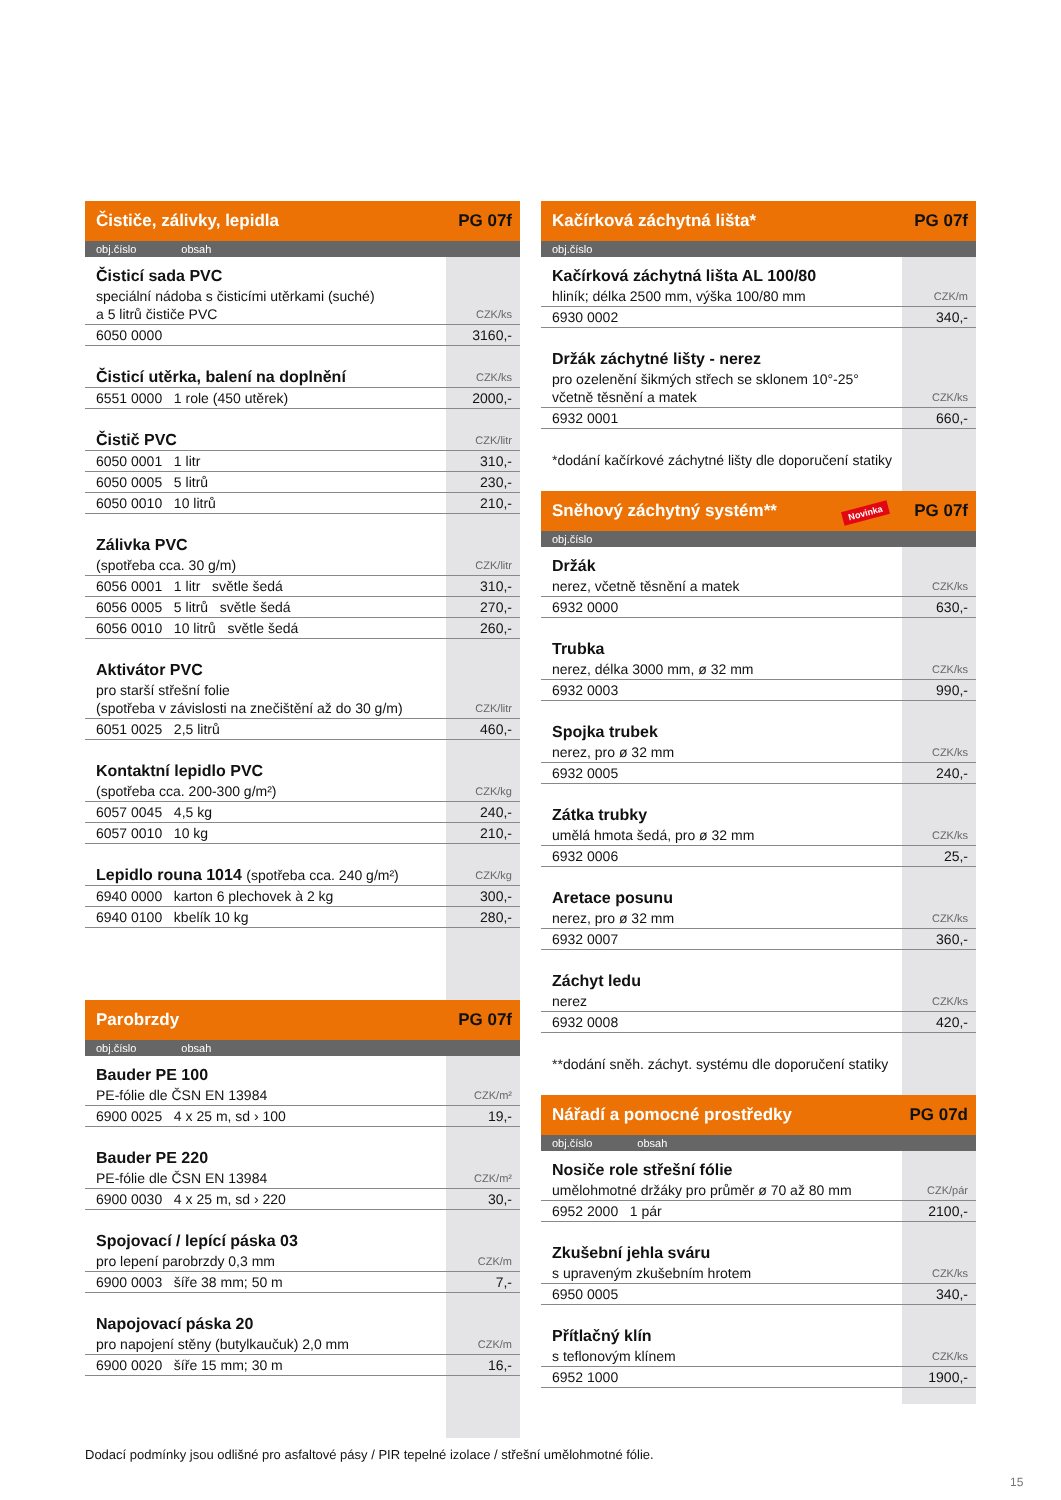Čističe, zálivky, lepidla PG 07f
obj.číslo obsah
| Čisticí sada PVC | |
| speciální nádoba s čisticími utěrkami (suché) a 5 litrů čističe PVC | CZK/ks |
| 6050 0000 | 3160,- |
| Čisticí utěrka, balení na doplnění | CZK/ks |
| 6551 0000 1 role (450 utěrek) | 2000,- |
| Čistič PVC | CZK/litr |
| 6050 0001 1 litr | 310,- |
| 6050 0005 5 litrů | 230,- |
| 6050 0010 10 litrů | 210,- |
| Zálivka PVC | |
| (spotřeba cca. 30 g/m) | CZK/litr |
| 6056 0001 1 litr světle šedá | 310,- |
| 6056 0005 5 litrů světle šedá | 270,- |
| 6056 0010 10 litrů světle šedá | 260,- |
| Aktivátor PVC | |
| pro starší střešní folie (spotřeba v závislosti na znečištění až do 30 g/m) | CZK/litr |
| 6051 0025 2,5 litrů | 460,- |
| Kontaktní lepidlo PVC | |
| (spotřeba cca. 200-300 g/m²) | CZK/kg |
| 6057 0045 4,5 kg | 240,- |
| 6057 0010 10 kg | 210,- |
| Lepidlo rouna 1014 (spotřeba cca. 240 g/m²) | CZK/kg |
| 6940 0000 karton 6 plechovek à 2 kg | 300,- |
| 6940 0100 kbelík 10 kg | 280,- |
Parobrzdy PG 07f
obj.číslo obsah
| Bauder PE 100 | |
| PE-fólie dle ČSN EN 13984 | CZK/m² |
| 6900 0025 4 x 25 m, sd › 100 | 19,- |
| Bauder PE 220 | |
| PE-fólie dle ČSN EN 13984 | CZK/m² |
| 6900 0030 4 x 25 m, sd › 220 | 30,- |
| Spojovací / lepící páska 03 | |
| pro lepení parobrzdy 0,3 mm | CZK/m |
| 6900 0003 šíře 38 mm; 50 m | 7,- |
| Napojovací páska 20 | |
| pro napojení stěny (butylkaučuk) 2,0 mm | CZK/m |
| 6900 0020 šíře 15 mm; 30 m | 16,- |
Kačírková záchytná lišta* PG 07f
obj.číslo
| Kačírková záchytná lišta AL 100/80 | |
| hliník; délka 2500 mm, výška 100/80 mm | CZK/m |
| 6930 0002 | 340,- |
| Držák záchytné lišty - nerez | |
| pro ozelenění šikmých střech se sklonem 10°-25° včetně těsnění a matek | CZK/ks |
| 6932 0001 | 660,- |
| *dodání kačírkové záchytné lišty dle doporučení statiky | |
Sněhový záchytný systém** Novinka PG 07f
obj.číslo
| Držák | |
| nerez, včetně těsnění a matek | CZK/ks |
| 6932 0000 | 630,- |
| Trubka | |
| nerez, délka 3000 mm, ø 32 mm | CZK/ks |
| 6932 0003 | 990,- |
| Spojka trubek | |
| nerez, pro ø 32 mm | CZK/ks |
| 6932 0005 | 240,- |
| Zátka trubky | |
| umělá hmota šedá, pro ø 32 mm | CZK/ks |
| 6932 0006 | 25,- |
| Aretace posunu | |
| nerez, pro ø 32 mm | CZK/ks |
| 6932 0007 | 360,- |
| Záchyt ledu | |
| nerez | CZK/ks |
| 6932 0008 | 420,- |
| **dodání sněh. záchyt. systému dle doporučení statiky | |
Nářadí a pomocné prostředky PG 07d
obj.číslo obsah
| Nosiče role střešní fólie | |
| umělohmotné držáky pro průměr ø 70 až 80 mm | CZK/pár |
| 6952 2000 1 pár | 2100,- |
| Zkušební jehla sváru | |
| s upraveným zkušebním hrotem | CZK/ks |
| 6950 0005 | 340,- |
| Přítlačný klín | |
| s teflonovým klínem | CZK/ks |
| 6952 1000 | 1900,- |
Dodací podmínky jsou odlišné pro asfaltové pásy / PIR tepelné izolace / střešní umělohmotné fólie.
15